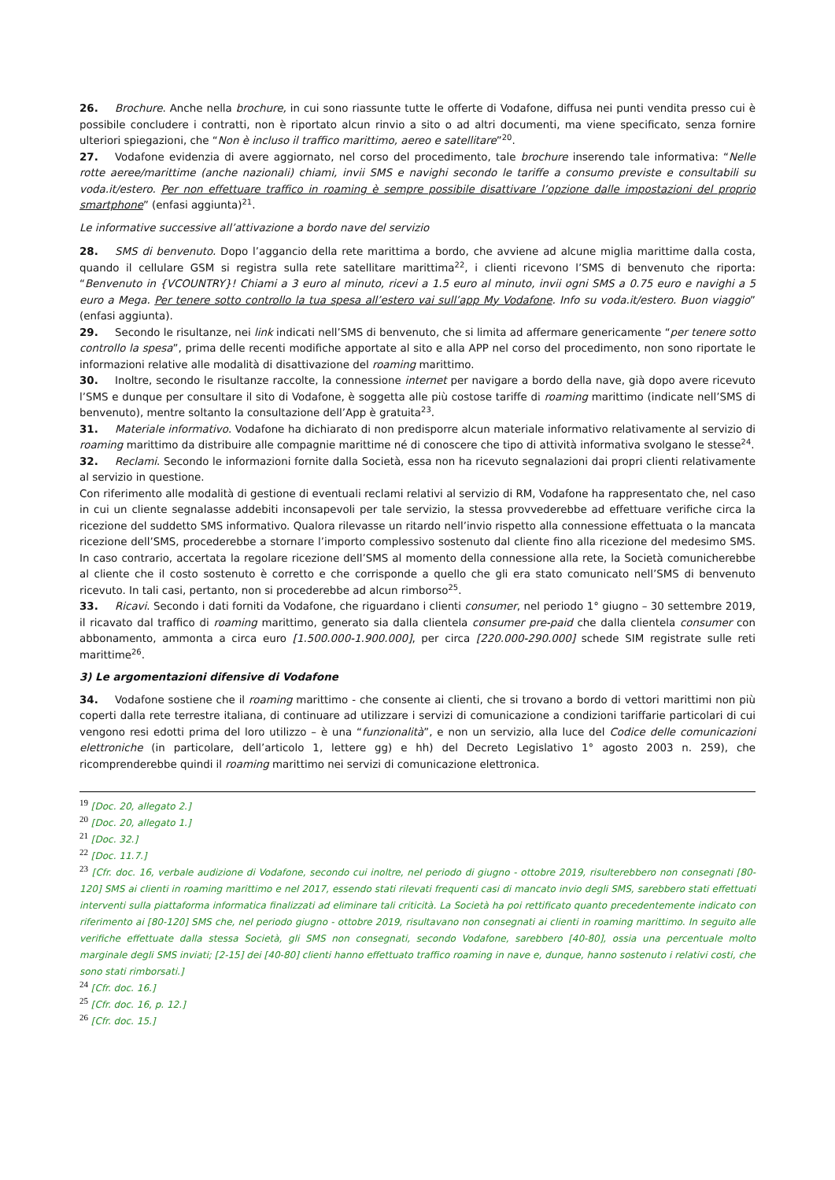26. Brochure. Anche nella brochure, in cui sono riassunte tutte le offerte di Vodafone, diffusa nei punti vendita presso cui è possibile concludere i contratti, non è riportato alcun rinvio a sito o ad altri documenti, ma viene specificato, senza fornire ulteriori spiegazioni, che “Non è incluso il traffico marittimo, aereo e satellitare”<sup>20</sup>.
27. Vodafone evidenzia di avere aggiornato, nel corso del procedimento, tale brochure inserendo tale informativa: “Nelle rotte aeree/marittime (anche nazionali) chiami, invii SMS e navighi secondo le tariffe a consumo previste e consultabili su voda.it/estero. Per non effettuare traffico in roaming è sempre possibile disattivare l’opzione dalle impostazioni del proprio smartphone” (enfasi aggiunta)<sup>21</sup>.
Le informative successive all’attivazione a bordo nave del servizio
28. SMS di benvenuto. Dopo l’aggancio della rete marittima a bordo, che avviene ad alcune miglia marittime dalla costa, quando il cellulare GSM si registra sulla rete satellitare marittima<sup>22</sup>, i clienti ricevono l’SMS di benvenuto che riporta: “Benvenuto in {VCOUNTRY}! Chiami a 3 euro al minuto, ricevi a 1.5 euro al minuto, invii ogni SMS a 0.75 euro e navighi a 5 euro a Mega. Per tenere sotto controllo la tua spesa all’estero vai sull’app My Vodafone. Info su voda.it/estero. Buon viaggio” (enfasi aggiunta).
29. Secondo le risultanze, nei link indicati nell’SMS di benvenuto, che si limita ad affermare genericamente “per tenere sotto controllo la spesa”, prima delle recenti modifiche apportate al sito e alla APP nel corso del procedimento, non sono riportate le informazioni relative alle modalità di disattivazione del roaming marittimo.
30. Inoltre, secondo le risultanze raccolte, la connessione internet per navigare a bordo della nave, già dopo avere ricevuto l’SMS e dunque per consultare il sito di Vodafone, è soggetta alle più costose tariffe di roaming marittimo (indicate nell’SMS di benvenuto), mentre soltanto la consultazione dell’App è gratuita<sup>23</sup>.
31. Materiale informativo. Vodafone ha dichiarato di non predisporre alcun materiale informativo relativamente al servizio di roaming marittimo da distribuire alle compagnie marittime né di conoscere che tipo di attività informativa svolgano le stesse<sup>24</sup>.
32. Reclami. Secondo le informazioni fornite dalla Società, essa non ha ricevuto segnalazioni dai propri clienti relativamente al servizio in questione.
Con riferimento alle modalità di gestione di eventuali reclami relativi al servizio di RM, Vodafone ha rappresentato che, nel caso in cui un cliente segnalasse addebiti inconsapevoli per tale servizio, la stessa provvederebbe ad effettuare verifiche circa la ricezione del suddetto SMS informativo. Qualora rilevasse un ritardo nell’invio rispetto alla connessione effettuata o la mancata ricezione dell’SMS, procederebbe a stornare l’importo complessivo sostenuto dal cliente fino alla ricezione del medesimo SMS. In caso contrario, accertata la regolare ricezione dell’SMS al momento della connessione alla rete, la Società comunicherebbe al cliente che il costo sostenuto è corretto e che corrisponde a quello che gli era stato comunicato nell’SMS di benvenuto ricevuto. In tali casi, pertanto, non si procederebbe ad alcun rimborso<sup>25</sup>.
33. Ricavi. Secondo i dati forniti da Vodafone, che riguardano i clienti consumer, nel periodo 1° giugno – 30 settembre 2019, il ricavato dal traffico di roaming marittimo, generato sia dalla clientela consumer pre-paid che dalla clientela consumer con abbonamento, ammonta a circa euro [1.500.000-1.900.000], per circa [220.000-290.000] schede SIM registrate sulle reti marittime<sup>26</sup>.
3) Le argomentazioni difensive di Vodafone
34. Vodafone sostiene che il roaming marittimo - che consente ai clienti, che si trovano a bordo di vettori marittimi non più coperti dalla rete terrestre italiana, di continuare ad utilizzare i servizi di comunicazione a condizioni tariffarie particolari di cui vengono resi edotti prima del loro utilizzo – è una “funzionalità”, e non un servizio, alla luce del Codice delle comunicazioni elettroniche (in particolare, dell’articolo 1, lettere gg) e hh) del Decreto Legislativo 1° agosto 2003 n. 259), che ricomprenderebbe quindi il roaming marittimo nei servizi di comunicazione elettronica.
<sup>19</sup> [Doc. 20, allegato 2.]
<sup>20</sup> [Doc. 20, allegato 1.]
<sup>21</sup> [Doc. 32.]
<sup>22</sup> [Doc. 11.7.]
<sup>23</sup> [Cfr. doc. 16, verbale audizione di Vodafone, secondo cui inoltre, nel periodo di giugno - ottobre 2019, risulterebbero non consegnati [80-120] SMS ai clienti in roaming marittimo e nel 2017, essendo stati rilevati frequenti casi di mancato invio degli SMS, sarebbero stati effettuati interventi sulla piattaforma informatica finalizzati ad eliminare tali criticità. La Società ha poi rettificato quanto precedentemente indicato con riferimento ai [80-120] SMS che, nel periodo giugno - ottobre 2019, risultavano non consegnati ai clienti in roaming marittimo. In seguito alle verifiche effettuate dalla stessa Società, gli SMS non consegnati, secondo Vodafone, sarebbero [40-80], ossia una percentuale molto marginale degli SMS inviati; [2-15] dei [40-80] clienti hanno effettuato traffico roaming in nave e, dunque, hanno sostenuto i relativi costi, che sono stati rimborsati.]
<sup>24</sup> [Cfr. doc. 16.]
<sup>25</sup> [Cfr. doc. 16, p. 12.]
<sup>26</sup> [Cfr. doc. 15.]